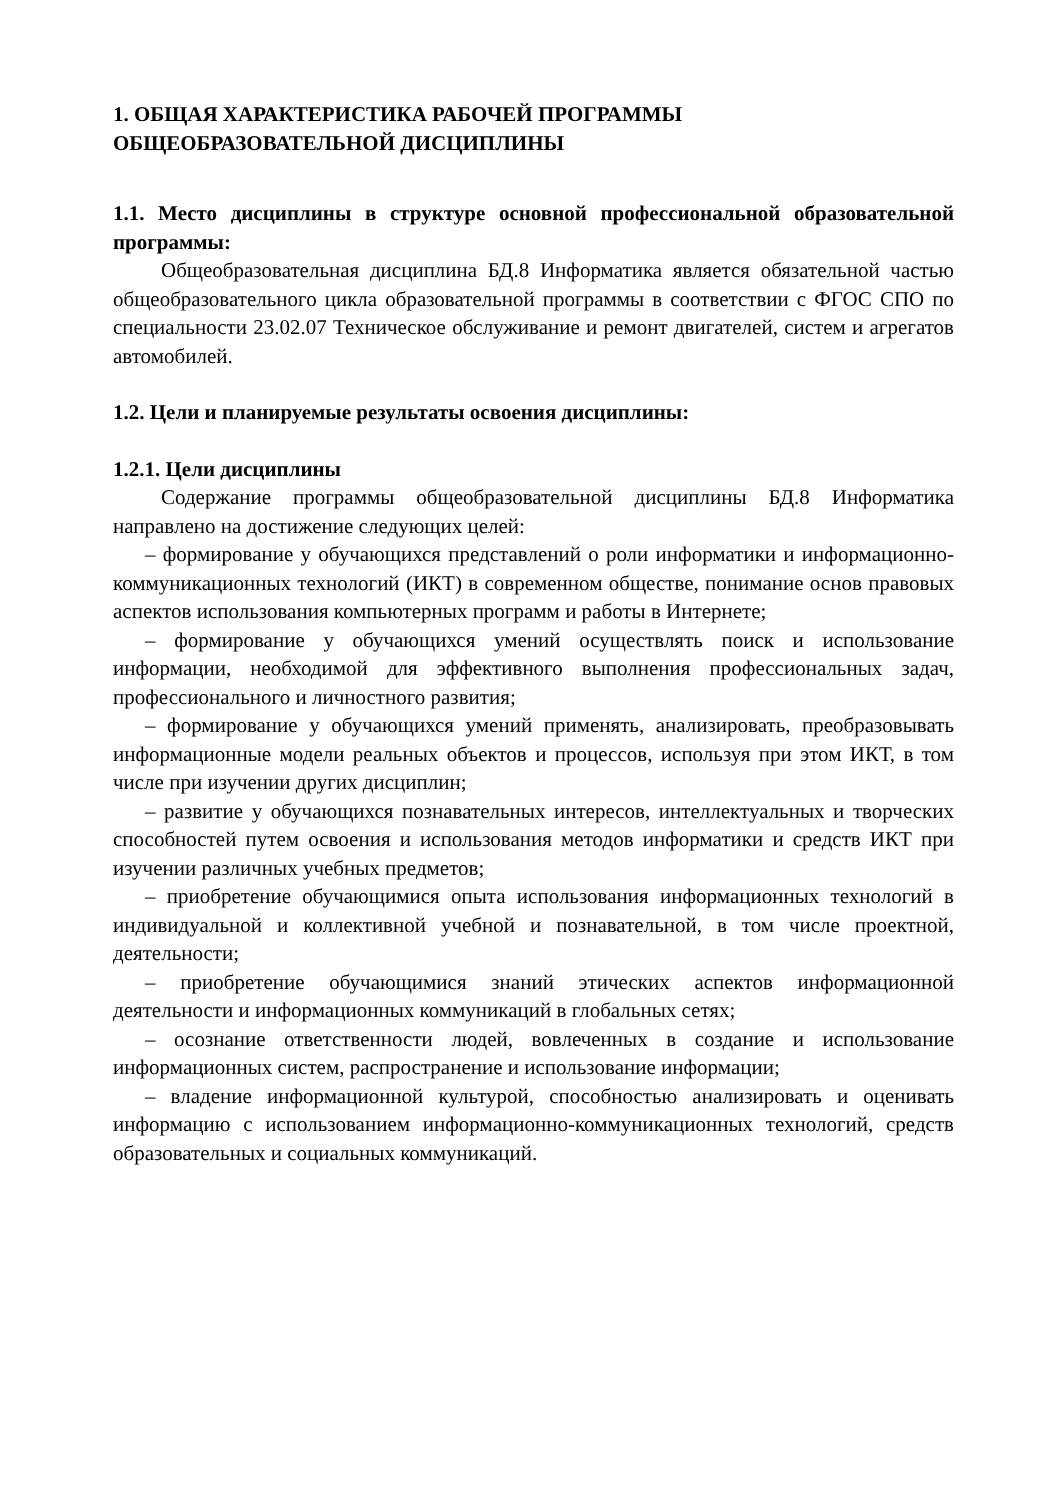1. ОБЩАЯ ХАРАКТЕРИСТИКА РАБОЧЕЙ ПРОГРАММЫ
ОБЩЕОБРАЗОВАТЕЛЬНОЙ ДИСЦИПЛИНЫ
1.1. Место дисциплины в структуре основной профессиональной образовательной программы:
Общеобразовательная дисциплина БД.8 Информатика является обязательной частью общеобразовательного цикла образовательной программы в соответствии с ФГОС СПО по специальности 23.02.07 Техническое обслуживание и ремонт двигателей, систем и агрегатов автомобилей.
1.2. Цели и планируемые результаты освоения дисциплины:
1.2.1. Цели дисциплины
Содержание программы общеобразовательной дисциплины БД.8 Информатика направлено на достижение следующих целей:
– формирование у обучающихся представлений о роли информатики и информационно-коммуникационных технологий (ИКТ) в современном обществе, понимание основ правовых аспектов использования компьютерных программ и работы в Интернете;
– формирование у обучающихся умений осуществлять поиск и использование информации, необходимой для эффективного выполнения профессиональных задач, профессионального и личностного развития;
– формирование у обучающихся умений применять, анализировать, преобразовывать информационные модели реальных объектов и процессов, используя при этом ИКТ, в том числе при изучении других дисциплин;
– развитие у обучающихся познавательных интересов, интеллектуальных и творческих способностей путем освоения и использования методов информатики и средств ИКТ при изучении различных учебных предметов;
– приобретение обучающимися опыта использования информационных технологий в индивидуальной и коллективной учебной и познавательной, в том числе проектной, деятельности;
– приобретение обучающимися знаний этических аспектов информационной деятельности и информационных коммуникаций в глобальных сетях;
– осознание ответственности людей, вовлеченных в создание и использование информационных систем, распространение и использование информации;
– владение информационной культурой, способностью анализировать и оценивать информацию с использованием информационно-коммуникационных технологий, средств образовательных и социальных коммуникаций.